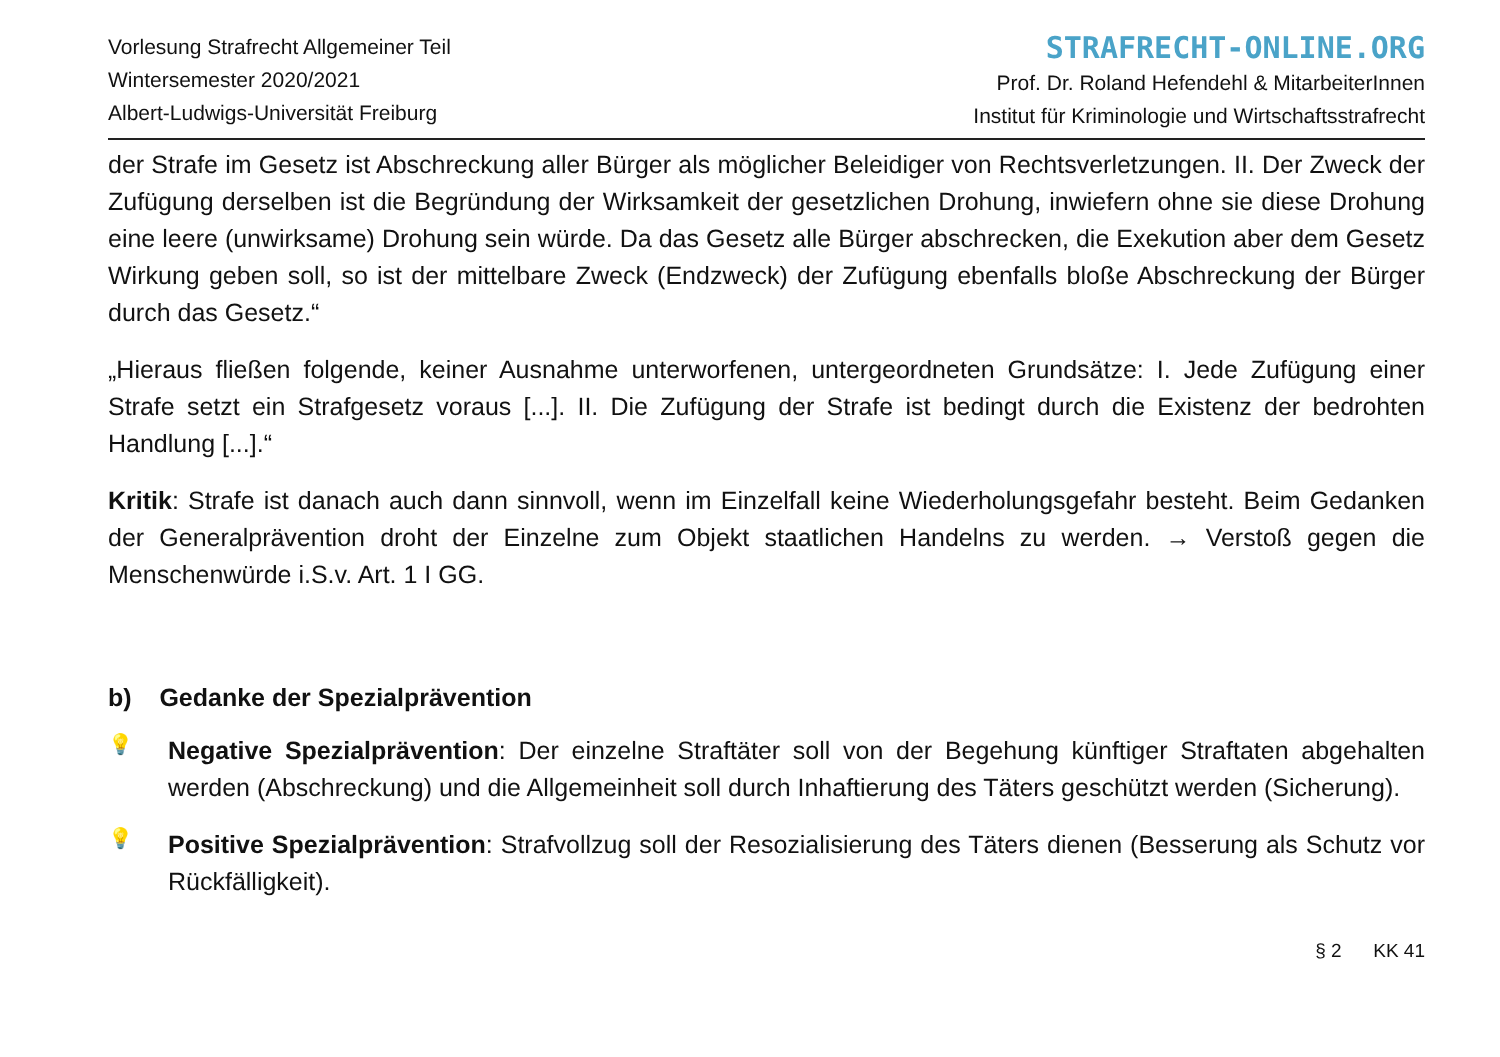Vorlesung Strafrecht Allgemeiner Teil
Wintersemester 2020/2021
Albert-Ludwigs-Universität Freiburg
STRAFRECHT-ONLINE.ORG
Prof. Dr. Roland Hefendehl & MitarbeiterInnen
Institut für Kriminologie und Wirtschaftsstrafrecht
der Strafe im Gesetz ist Abschreckung aller Bürger als möglicher Beleidiger von Rechtsverletzungen. II. Der Zweck der Zufügung derselben ist die Begründung der Wirksamkeit der gesetzlichen Drohung, inwiefern ohne sie diese Drohung eine leere (unwirksame) Drohung sein würde. Da das Gesetz alle Bürger abschrecken, die Exekution aber dem Gesetz Wirkung geben soll, so ist der mittelbare Zweck (Endzweck) der Zufügung ebenfalls bloße Abschreckung der Bürger durch das Gesetz.“
„Hieraus fließen folgende, keiner Ausnahme unterworfenen, untergeordneten Grundsätze: I. Jede Zufügung einer Strafe setzt ein Strafgesetz voraus [...]. II. Die Zufügung der Strafe ist bedingt durch die Existenz der bedrohten Handlung [...].“
Kritik: Strafe ist danach auch dann sinnvoll, wenn im Einzelfall keine Wiederholungsgefahr besteht. Beim Gedanken der Generalprävention droht der Einzelne zum Objekt staatlichen Handelns zu werden. → Verstoß gegen die Menschenwürde i.S.v. Art. 1 I GG.
b) Gedanke der Spezialprävention
💡
Negative Spezialprävention: Der einzelne Straftäter soll von der Begehung künftiger Straftaten abgehalten werden (Abschreckung) und die Allgemeinheit soll durch Inhaftierung des Täters geschützt werden (Sicherung).
💡
Positive Spezialprävention: Strafvollzug soll der Resozialisierung des Täters dienen (Besserung als Schutz vor Rückfälligkeit).
§ 2 KK 41